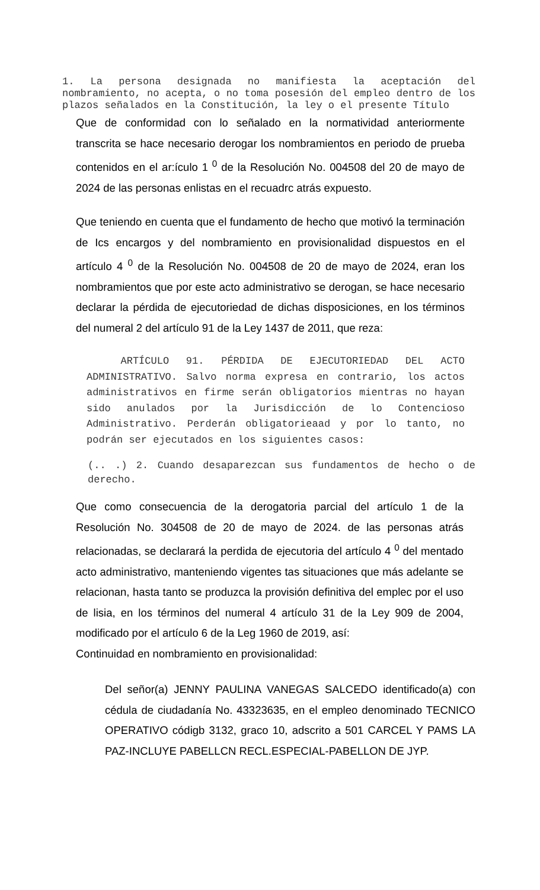1. La persona designada no manifiesta la aceptación del nombramiento, no acepta, o no toma posesión del empleo dentro de los plazos señalados en la Constitución, la ley o el presente Título
Que de conformidad con lo señalado en la normatividad anteriormente transcrita se hace necesario derogar los nombramientos en periodo de prueba contenidos en el ar:ículo 1 <sup>0</sup> de la Resolución No. 004508 del 20 de mayo de 2024 de las personas enlistas en el recuadrc atrás expuesto.
Que teniendo en cuenta que el fundamento de hecho que motivó la terminación de Ics encargos y del nombramiento en provisionalidad dispuestos en el artículo 4 <sup>0</sup> de la Resolución No. 004508 de 20 de mayo de 2024, eran los nombramientos que por este acto administrativo se derogan, se hace necesario declarar la pérdida de ejecutoriedad de dichas disposiciones, en los términos del numeral 2 del artículo 91 de la Ley 1437 de 2011, que reza:
ARTÍCULO 91. PÉRDIDA DE EJECUTORIEDAD DEL ACTO ADMINISTRATIVO. Salvo norma expresa en contrario, los actos administrativos en firme serán obligatorios mientras no hayan sido anulados por la Jurisdicción de lo Contencioso Administrativo. Perderán obligatorieaad y por lo tanto, no podrán ser ejecutados en los siguientes casos:
(.. .) 2. Cuando desaparezcan sus fundamentos de hecho o de derecho.
Que como consecuencia de la derogatoria parcial del artículo 1 de la Resolución No. 304508 de 20 de mayo de 2024. de las personas atrás relacionadas, se declarará la perdida de ejecutoria del artículo 4 <sup>0</sup> del mentado acto administrativo, manteniendo vigentes tas situaciones que más adelante se relacionan, hasta tanto se produzca la provisión definitiva del emplec por el uso de lisia, en los términos del numeral 4 artículo 31 de la Ley 909 de 2004, modificado por el artículo 6 de la Leg 1960 de 2019, así:
Continuidad en nombramiento en provisionalidad:
Del señor(a) JENNY PAULINA VANEGAS SALCEDO identificado(a) con cédula de ciudadanía No. 43323635, en el empleo denominado TECNICO OPERATIVO códigb 3132, graco 10, adscrito a 501 CARCEL Y PAMS LA PAZ-INCLUYE PABELLCN RECL.ESPECIAL-PABELLON DE JYP.